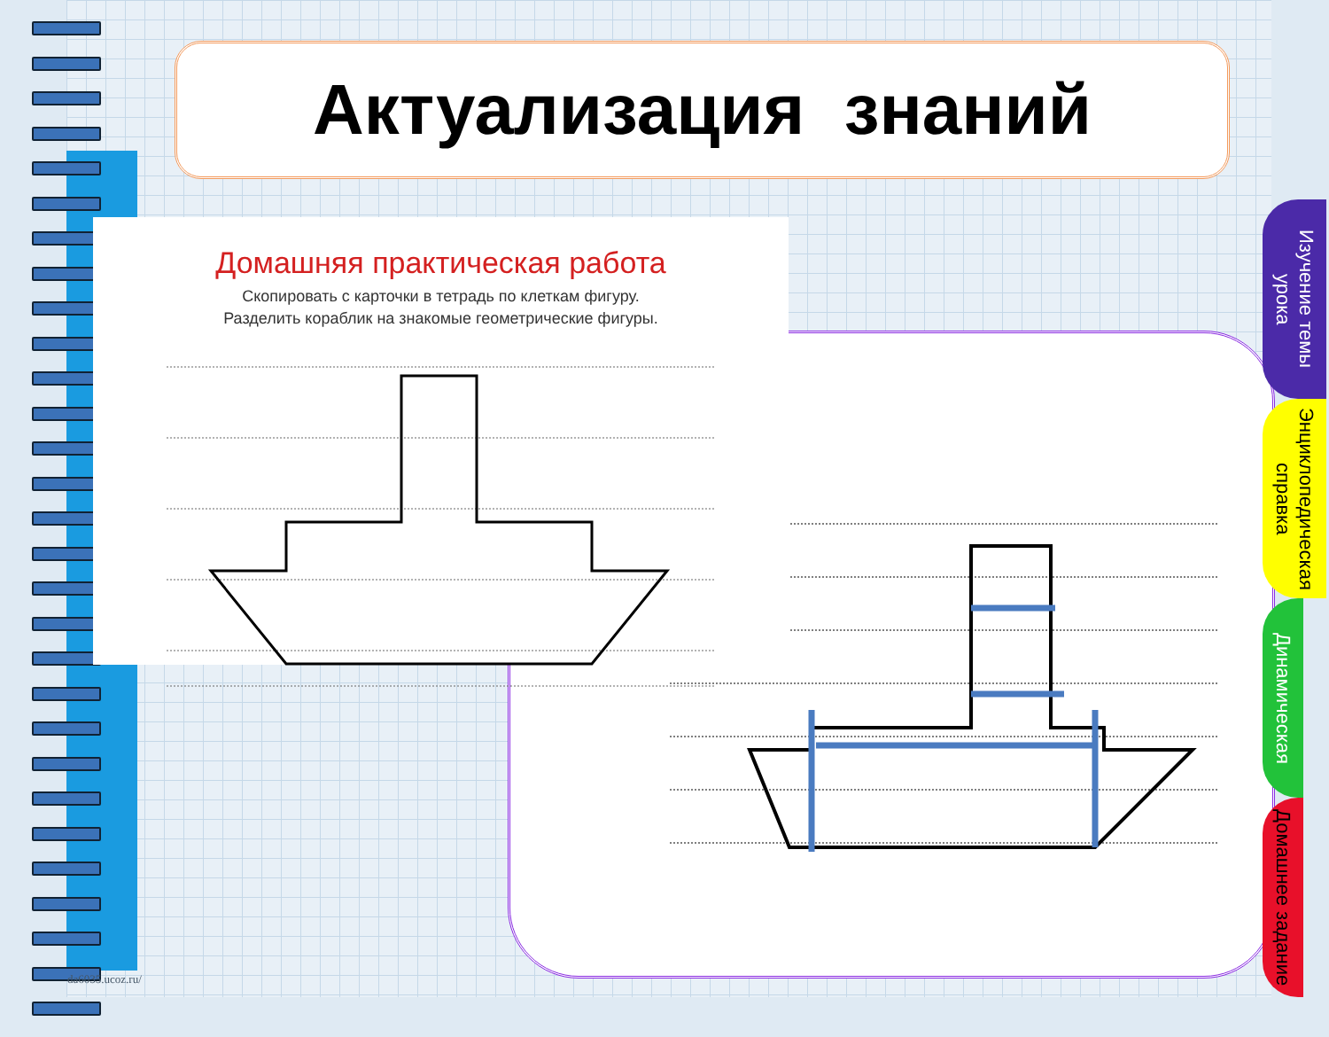Актуализация знаний
Домашняя практическая работа
Скопировать с карточки в тетрадь по клеткам фигуру.
Разделить кораблик на знакомые геометрические фигуры.
Изучение темы урока
Энциклопедическая справка
Динамическая
Домашнее задание
da6035.ucoz.ru/